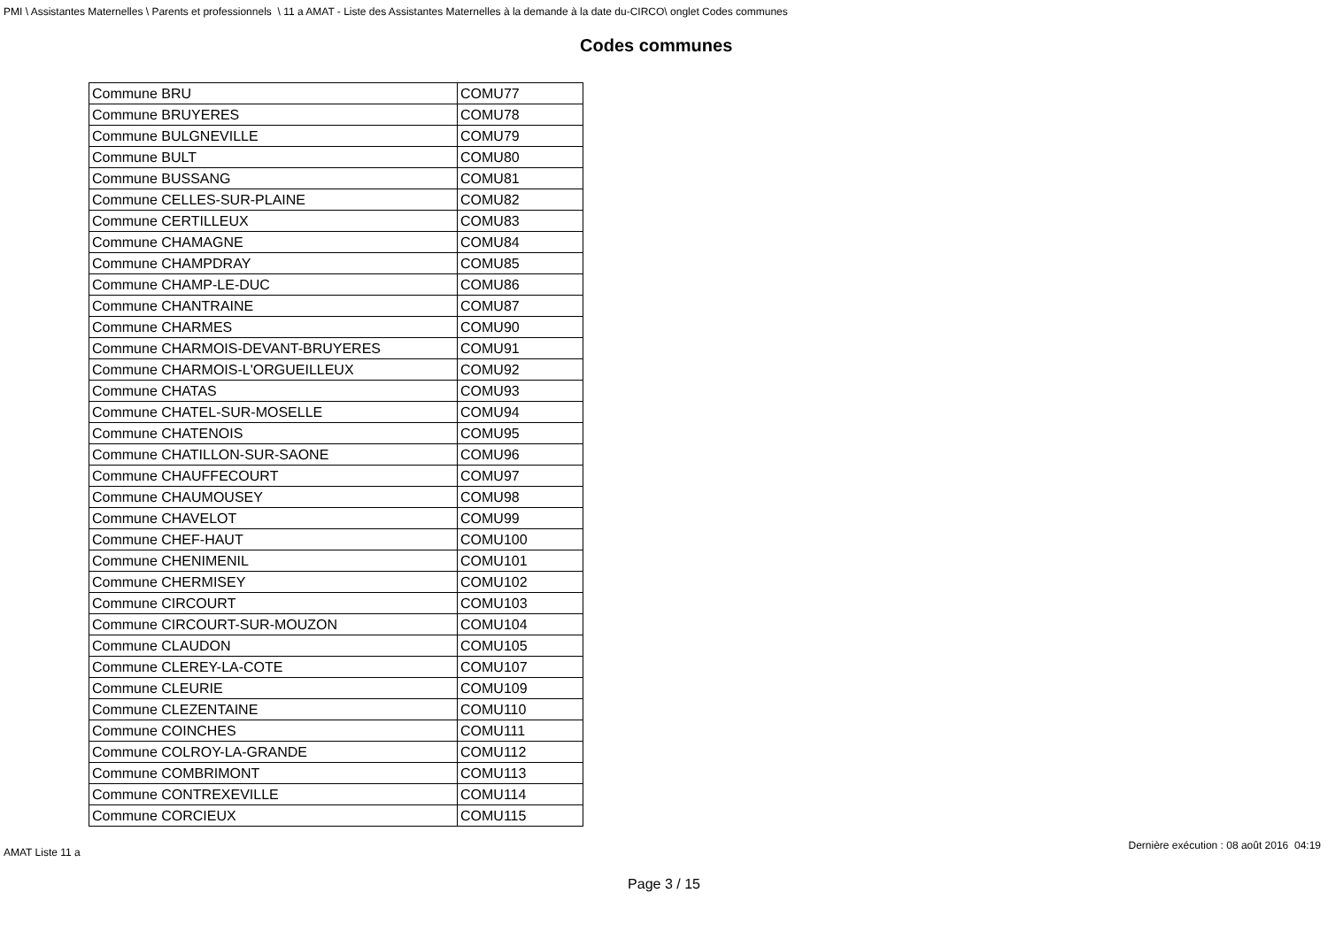PMI \ Assistantes Maternelles \ Parents et professionnels \ 11 a AMAT - Liste des Assistantes Maternelles à la demande à la date du-CIRCO\ onglet Codes communes
Codes communes
| Commune BRU | COMU77 |
| Commune BRUYERES | COMU78 |
| Commune BULGNEVILLE | COMU79 |
| Commune BULT | COMU80 |
| Commune BUSSANG | COMU81 |
| Commune CELLES-SUR-PLAINE | COMU82 |
| Commune CERTILLEUX | COMU83 |
| Commune CHAMAGNE | COMU84 |
| Commune CHAMPDRAY | COMU85 |
| Commune CHAMP-LE-DUC | COMU86 |
| Commune CHANTRAINE | COMU87 |
| Commune CHARMES | COMU90 |
| Commune CHARMOIS-DEVANT-BRUYERES | COMU91 |
| Commune CHARMOIS-L'ORGUEILLEUX | COMU92 |
| Commune CHATAS | COMU93 |
| Commune CHATEL-SUR-MOSELLE | COMU94 |
| Commune CHATENOIS | COMU95 |
| Commune CHATILLON-SUR-SAONE | COMU96 |
| Commune CHAUFFECOURT | COMU97 |
| Commune CHAUMOUSEY | COMU98 |
| Commune CHAVELOT | COMU99 |
| Commune CHEF-HAUT | COMU100 |
| Commune CHENIMENIL | COMU101 |
| Commune CHERMISEY | COMU102 |
| Commune CIRCOURT | COMU103 |
| Commune CIRCOURT-SUR-MOUZON | COMU104 |
| Commune CLAUDON | COMU105 |
| Commune CLEREY-LA-COTE | COMU107 |
| Commune CLEURIE | COMU109 |
| Commune CLEZENTAINE | COMU110 |
| Commune COINCHES | COMU111 |
| Commune COLROY-LA-GRANDE | COMU112 |
| Commune COMBRIMONT | COMU113 |
| Commune CONTREXEVILLE | COMU114 |
| Commune CORCIEUX | COMU115 |
AMAT Liste 11 a Dernière exécution : 08 août 2016 04:19
Page 3 / 15